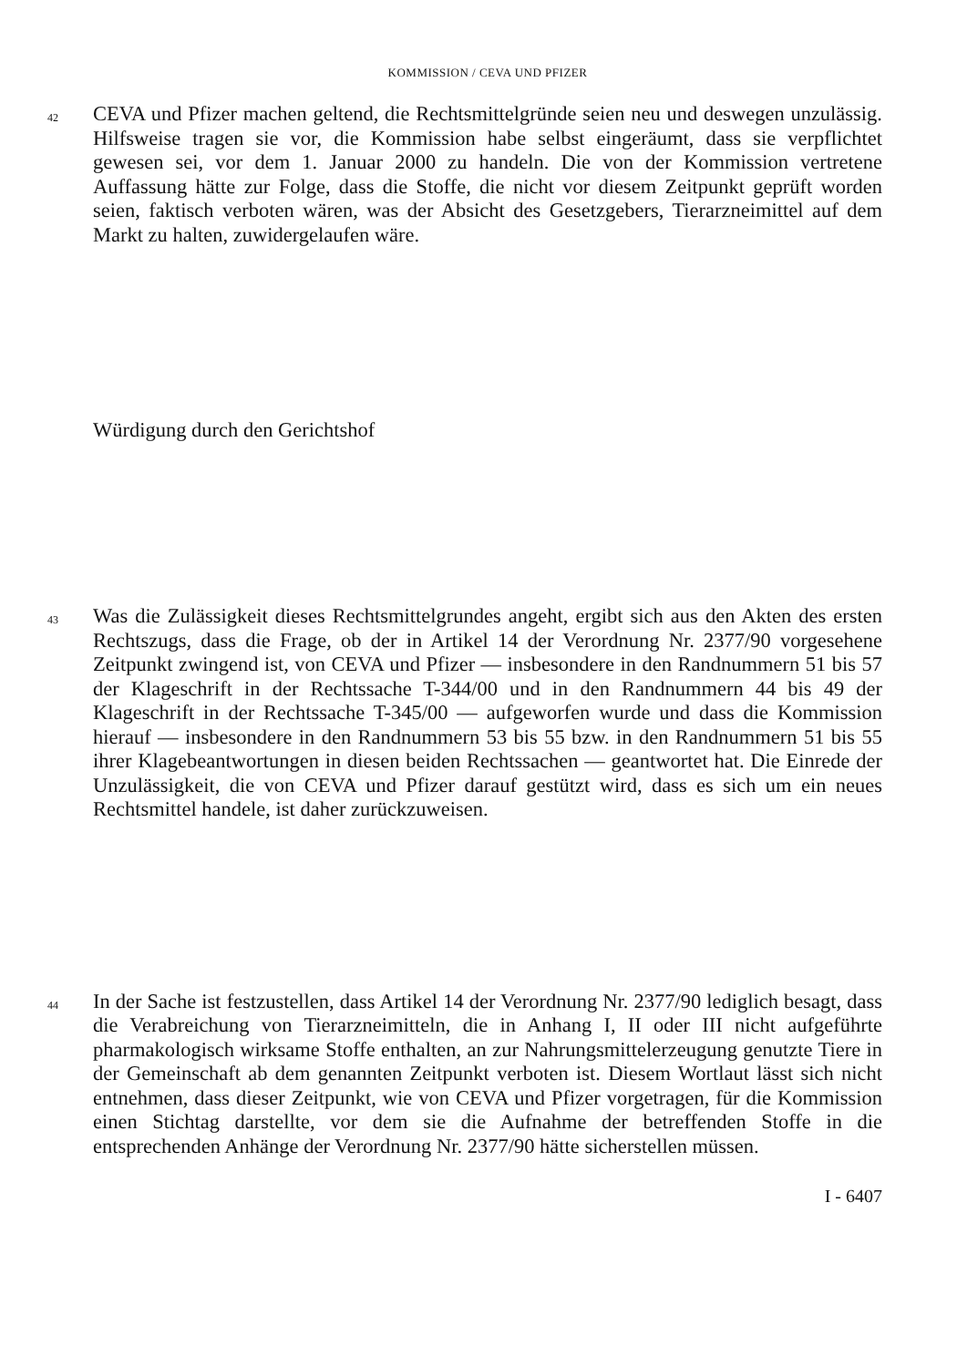KOMMISSION / CEVA UND PFIZER
42
CEVA und Pfizer machen geltend, die Rechtsmittelgründe seien neu und deswegen unzulässig. Hilfsweise tragen sie vor, die Kommission habe selbst eingeräumt, dass sie verpflichtet gewesen sei, vor dem 1. Januar 2000 zu handeln. Die von der Kommission vertretene Auffassung hätte zur Folge, dass die Stoffe, die nicht vor diesem Zeitpunkt geprüft worden seien, faktisch verboten wären, was der Absicht des Gesetzgebers, Tierarzneimittel auf dem Markt zu halten, zuwidergelaufen wäre.
Würdigung durch den Gerichtshof
43
Was die Zulässigkeit dieses Rechtsmittelgrundes angeht, ergibt sich aus den Akten des ersten Rechtszugs, dass die Frage, ob der in Artikel 14 der Verordnung Nr. 2377/90 vorgesehene Zeitpunkt zwingend ist, von CEVA und Pfizer — insbesondere in den Randnummern 51 bis 57 der Klageschrift in der Rechtssache T-344/00 und in den Randnummern 44 bis 49 der Klageschrift in der Rechtssache T-345/00 — aufgeworfen wurde und dass die Kommission hierauf — insbesondere in den Randnummern 53 bis 55 bzw. in den Randnummern 51 bis 55 ihrer Klagebeantwortungen in diesen beiden Rechtssachen — geantwortet hat. Die Einrede der Unzulässigkeit, die von CEVA und Pfizer darauf gestützt wird, dass es sich um ein neues Rechtsmittel handele, ist daher zurückzuweisen.
44
In der Sache ist festzustellen, dass Artikel 14 der Verordnung Nr. 2377/90 lediglich besagt, dass die Verabreichung von Tierarzneimitteln, die in Anhang I, II oder III nicht aufgeführte pharmakologisch wirksame Stoffe enthalten, an zur Nahrungsmittelerzeugung genutzte Tiere in der Gemeinschaft ab dem genannten Zeitpunkt verboten ist. Diesem Wortlaut lässt sich nicht entnehmen, dass dieser Zeitpunkt, wie von CEVA und Pfizer vorgetragen, für die Kommission einen Stichtag darstellte, vor dem sie die Aufnahme der betreffenden Stoffe in die entsprechenden Anhänge der Verordnung Nr. 2377/90 hätte sicherstellen müssen.
I - 6407